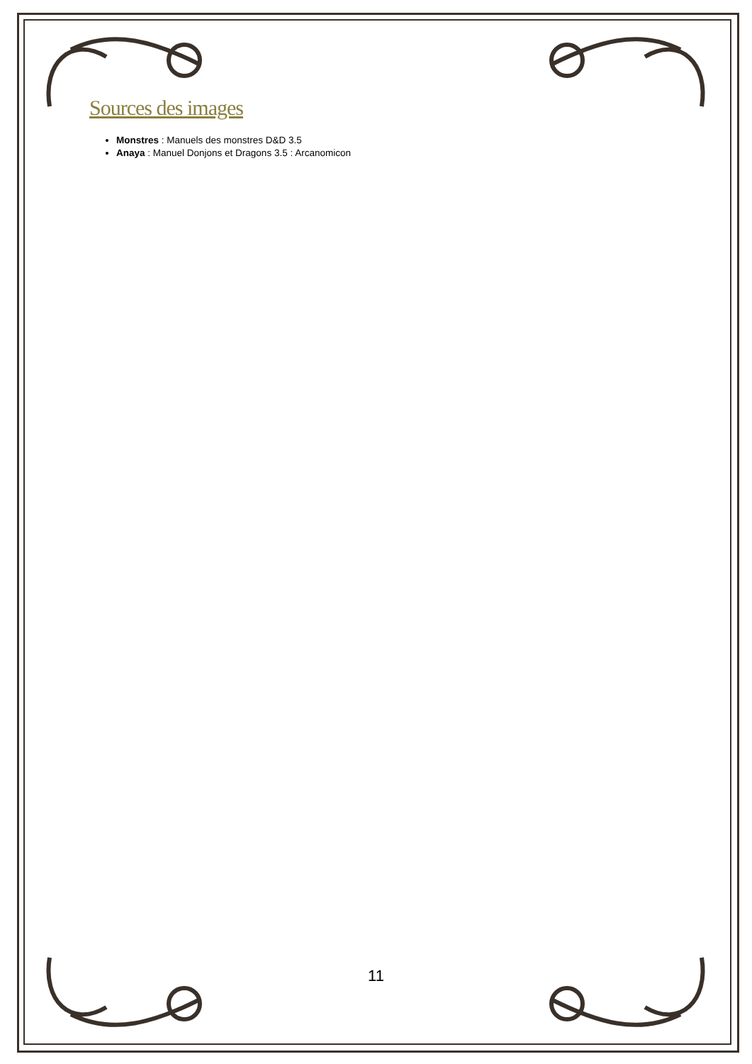Sources des images
Monstres : Manuels des monstres D&D 3.5
Anaya : Manuel Donjons et Dragons 3.5 : Arcanomicon
11